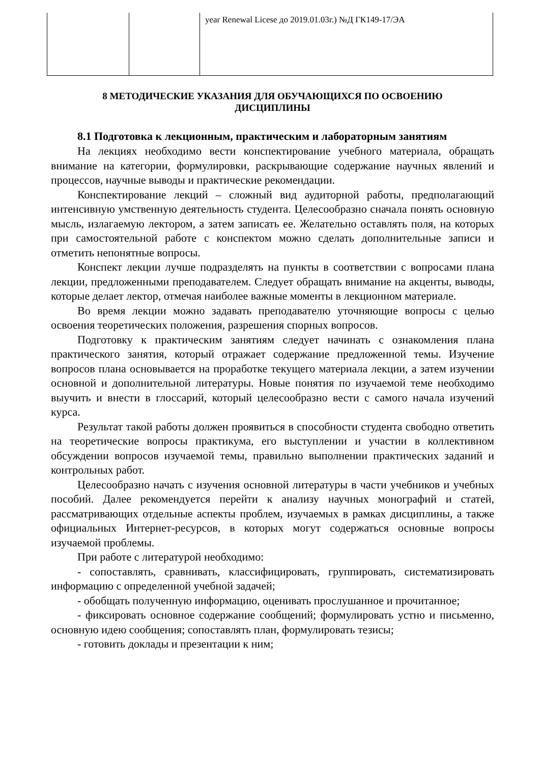| | | year Renewal Licese до 2019.01.03г.) №Д ГК149-17/ЭА |
8 МЕТОДИЧЕСКИЕ УКАЗАНИЯ ДЛЯ ОБУЧАЮЩИХСЯ ПО ОСВОЕНИЮ
ДИСЦИПЛИНЫ
8.1 Подготовка к лекционным, практическим и лабораторным занятиям
На лекциях необходимо вести конспектирование учебного материала, обращать внимание на категории, формулировки, раскрывающие содержание научных явлений и процессов, научные выводы и практические рекомендации.
Конспектирование лекций – сложный вид аудиторной работы, предполагающий интенсивную умственную деятельность студента. Целесообразно сначала понять основную мысль, излагаемую лектором, а затем записать ее. Желательно оставлять поля, на которых при самостоятельной работе с конспектом можно сделать дополнительные записи и отметить непонятные вопросы.
Конспект лекции лучше подразделять на пункты в соответствии с вопросами плана лекции, предложенными преподавателем. Следует обращать внимание на акценты, выводы, которые делает лектор, отмечая наиболее важные моменты в лекционном материале.
Во время лекции можно задавать преподавателю уточняющие вопросы с целью освоения теоретических положения, разрешения спорных вопросов.
Подготовку к практическим занятиям следует начинать с ознакомления плана практического занятия, который отражает содержание предложенной темы. Изучение вопросов плана основывается на проработке текущего материала лекции, а затем изучении основной и дополнительной литературы. Новые понятия по изучаемой теме необходимо выучить и внести в глоссарий, который целесообразно вести с самого начала изучений курса.
Результат такой работы должен проявиться в способности студента свободно ответить на теоретические вопросы практикума, его выступлении и участии в коллективном обсуждении вопросов изучаемой темы, правильно выполнении практических заданий и контрольных работ.
Целесообразно начать с изучения основной литературы в части учебников и учебных пособий. Далее рекомендуется перейти к анализу научных монографий и статей, рассматривающих отдельные аспекты проблем, изучаемых в рамках дисциплины, а также официальных Интернет-ресурсов, в которых могут содержаться основные вопросы изучаемой проблемы.
При работе с литературой необходимо:
- сопоставлять, сравнивать, классифицировать, группировать, систематизировать информацию с определенной учебной задачей;
- обобщать полученную информацию, оценивать прослушанное и прочитанное;
- фиксировать основное содержание сообщений; формулировать устно и письменно, основную идею сообщения; сопоставлять план, формулировать тезисы;
- готовить доклады и презентации к ним;